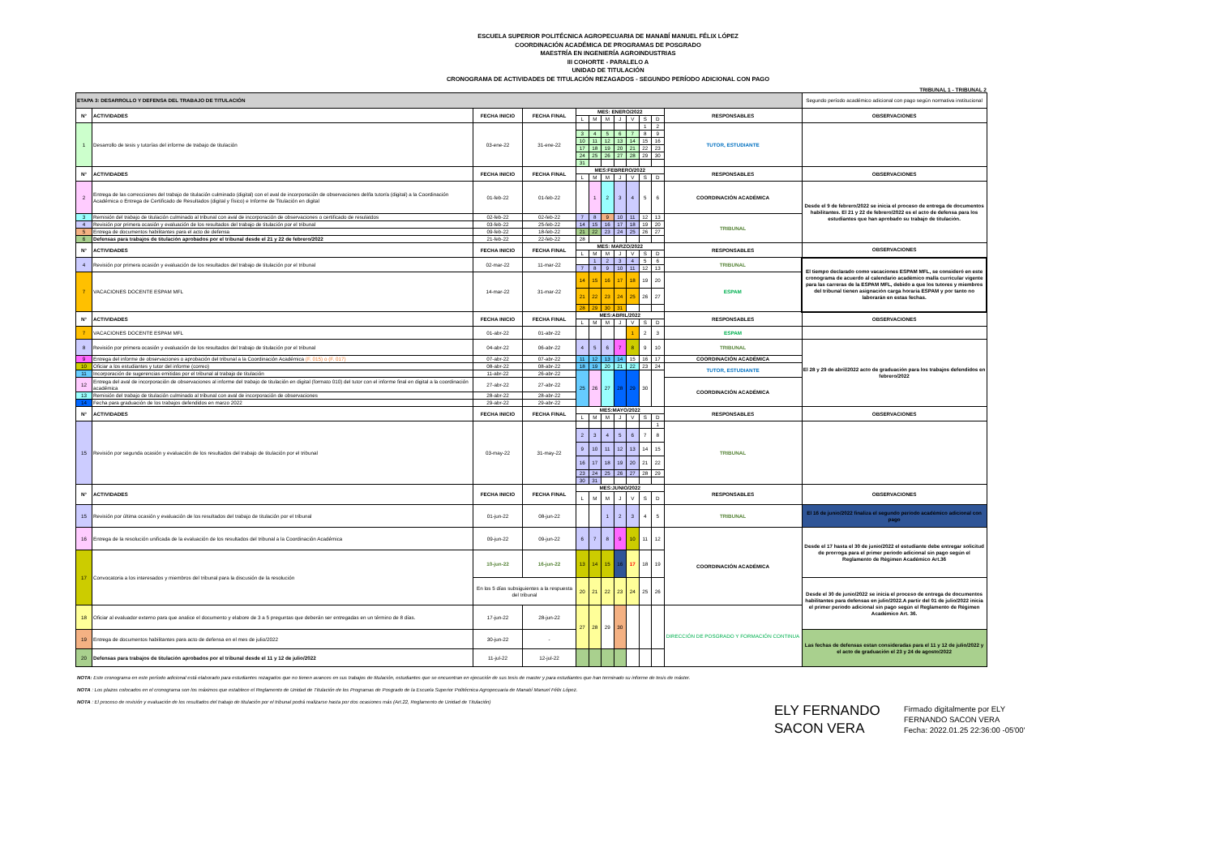ESCUELA SUPERIOR POLITÉCNICA AGROPECUARIA DE MANABÍ MANUEL FÉLIX LÓPEZ
COORDINACIÓN ACADÉMICA DE PROGRAMAS DE POSGRADO
MAESTRÍA EN INGENIERÍA AGROINDUSTRIAS
III COHORTE - PARALELO A
UNIDAD DE TITULACIÓN
CRONOGRAMA DE ACTIVIDADES DE TITULACIÓN REZAGADOS - SEGUNDO PERÍODO ADICIONAL CON PAGO
TRIBUNAL 1 - TRIBUNAL 2
| ETAPA 3: DESARROLLO Y DEFENSA DEL TRABAJO DE TITULACIÓN | | | | | | | | | | | | Segundo período académico adicional con pago según normativa institucional |
| N° | ACTIVIDADES | FECHA INICIO | FECHA FINAL | MES: ENERO/2022 | | | | | | | RESPONSABLES | OBSERVACIONES |
| | | | | L | M | M | J | V | S | D | | |
| 1 | Desarrollo de tesis y tutorías del informe de trabajo de titulación | 03-ene-22 | 31-ene-22 | | | | | | 1 | 2 | TUTOR, ESTUDIANTE | |
| | | | | 3 | 4 | 5 | 6 | 7 | 8 | 9 | | |
| | | | | 10 | 11 | 12 | 13 | 14 | 15 | 16 | | |
| | | | | 17 | 18 | 19 | 20 | 21 | 22 | 23 | | |
| | | | | 24 | 25 | 26 | 27 | 28 | 29 | 30 | | |
| | | | | 31 | | | | | | | | |
| N° | ACTIVIDADES | FECHA INICIO | FECHA FINAL | MES:FEBRERO/2022 | | | | | | | RESPONSABLES | OBSERVACIONES |
| | | | | L | M | M | J | V | S | D | | |
| 2 | Entrega de las correcciones del trabajo de titulación culminado (digital) con el aval de incorporación de observaciones del/la tutor/a (digital) a la Coordinación Académica o Entrega de Certificado de Resultados (digital y físico) e Informe de Titulación en digital | 01-feb-22 | 01-feb-22 | | 1 | 2 | 3 | 4 | 5 | 6 | COORDINACIÓN ACADÉMICA | Desde el 9 de febrero/2022 se inicia el proceso de entrega de documentos habilitantes. El 21 y 22 de febrero/2022 es el acto de defensa para los estudiantes que han aprobado su trabajo de titulación. |
| 3 | Remisión del trabajo de titulación culminado al tribunal con aval de incorporación de observaciones o certificado de resulatdos | 02-feb-22 | 02-feb-22 | 7 | 8 | 9 | 10 | 11 | 12 | 13 | TRIBUNAL | |
| 4 | Revisión por primera ocasión y evaluación de los resultados del trabajo de titulación por el tribunal | 03-feb-22 | 25-feb-22 | 14 | 15 | 16 | 17 | 18 | 19 | 20 | | |
| 5 | Entrega de documentos habilitantes para el acto de defensa | 09-feb-22 | 18-feb-22 | 21 | 22 | 23 | 24 | 25 | 26 | 27 | | |
| 6 | Defensas para trabajos de titulación aprobados por el tribunal desde el 21 y 22 de febrero/2022 | 21-feb-22 | 22-feb-22 | 28 | | | | | | | | |
| N° | ACTIVIDADES | FECHA INICIO | FECHA FINAL | MES: MARZO/2022 | | | | | | | RESPONSABLES | OBSERVACIONES |
| | | | | L | M | M | J | V | S | D | | |
| 4 | Revisión por primera ocasión y evaluación de los resultados del trabajo de titulación por el tribunal | 02-mar-22 | 11-mar-22 | | 1 | 2 | 3 | 4 | 5 | 6 | TRIBUNAL | El tiempo declarado como vacaciones ESPAM MFL, se consideró en este cronograma de acuerdo al calendario académico malla curricular vigente para las carreras de la ESPAM MFL, debido a que los tutores y miembros del tribunal tienen asignación carga horaria ESPAM y por tanto no laborarán en estas fechas. |
| | | | | 7 | 8 | 9 | 10 | 11 | 12 | 13 | | |
| 7 | VACACIONES DOCENTE ESPAM MFL | 14-mar-22 | 31-mar-22 | 14 | 15 | 16 | 17 | 18 | 19 | 20 | ESPAM | |
| | | | | 21 | 22 | 23 | 24 | 25 | 26 | 27 | | |
| | | | | 28 | 29 | 30 | 31 | | | | | |
| N° | ACTIVIDADES | FECHA INICIO | FECHA FINAL | MES:ABRIL/2022 | | | | | | | RESPONSABLES | OBSERVACIONES |
| | | | | L | M | M | J | V | S | D | | |
| 7 | VACACIONES DOCENTE ESPAM MFL | 01-abr-22 | 01-abr-22 | | | | | 1 | 2 | 3 | ESPAM | |
| 8 | Revisión por primera ocasión y evaluación de los resultados del trabajo de titulación por el tribunal | 04-abr-22 | 06-abr-22 | 4 | 5 | 6 | 7 | 8 | 9 | 10 | TRIBUNAL | El 28 y 29 de abril/2022 acto de graduación para los trabajos defendidos en febrero/2022 |
| 9 | Entrega del informe de observaciones o aprobación del tribunal a la Coordinación Académica (F. 015) o (F. 017) | 07-abr-22 | 07-abr-22 | 11 | 12 | 13 | 14 | 15 | 16 | 17 | COORDINACIÓN ACADÉMICA | |
| 10 | Oficiar a los estudiantes y tutor del informe (correo) | 08-abr-22 | 08-abr-22 | 18 | 19 | 20 | 21 | 22 | 23 | 24 | TUTOR, ESTUDIANTE | |
| 11 | Incorporación de sugerencias emitidas por el tribunal al trabajo de titulación | 11-abr-22 | 26-abr-22 | 25 | 26 | 27 | 28 | 29 | 30 | | | |
| 12 | Entrega del aval de incorporación de observaciones al informe del trabajo de titulación en digital (formato 010) del tutor con el informe final en digital a la coordinación académica | 27-abr-22 | 27-abr-22 | | | | | | | | COORDINACIÓN ACADÉMICA | |
| 13 | Remisión del trabajo de titulación culminado al tribunal con aval de incorporación de observaciones | 28-abr-22 | 28-abr-22 | | | | | | | | | |
| 14 | Fecha para graduación de los trabajos defendidos en marzo 2022 | 29-abr-22 | 29-abr-22 | | | | | | | | | |
| N° | ACTIVIDADES | FECHA INICIO | FECHA FINAL | MES:MAYO/2022 | | | | | | | RESPONSABLES | OBSERVACIONES |
| | | | | L | M | M | J | V | S | D | | |
| 15 | Revisión por segunda ocasión y evaluación de los resultados del trabajo de titulación por el tribunal | 03-may-22 | 31-may-22 | | | | | | | 1 | TRIBUNAL | |
| | | | | 2 | 3 | 4 | 5 | 6 | 7 | 8 | | |
| | | | | 9 | 10 | 11 | 12 | 13 | 14 | 15 | | |
| | | | | 16 | 17 | 18 | 19 | 20 | 21 | 22 | | |
| | | | | 23 | 24 | 25 | 26 | 27 | 28 | 29 | | |
| | | | | 30 | 31 | | | | | | | |
| N° | ACTIVIDADES | FECHA INICIO | FECHA FINAL | MES:JUNIO/2022 | | | | | | | RESPONSABLES | OBSERVACIONES |
| | | | | L | M | M | J | V | S | D | | |
| 15 | Revisión por última ocasión y evaluación de los resultados del trabajo de titulación por el tribunal | 01-jun-22 | 08-jun-22 | | | 1 | 2 | 3 | 4 | 5 | TRIBUNAL | El 16 de junio/2022 finaliza el segundo período académico adicional con pago |
| 16 | Entrega de la resolución unificada de la evaluación de los resultados del tribunal a la Coordinación Académica | 09-jun-22 | 09-jun-22 | 6 | 7 | 8 | 9 | 10 | 11 | 12 | COORDINACIÓN ACADÉMICA | Desde el 17 hasta el 30 de junio/2022 el estudiante debe entregar solicitud de prorroga para el primer período adicional sin pago según el Reglamento de Régimen Académico Art.36 |
| 17 | Convocatoria a los interesados y miembros del tribunal para la discusión de la resolución | 10-jun-22 | 16-jun-22 | 13 | 14 | 15 | 16 | 17 | 18 | 19 | | |
| | | En los 5 días subsiguientes a la respuesta del tribunal | | 20 | 21 | 22 | 23 | 24 | 25 | 26 | | Desde el 30 de junio/2022 se inicia el proceso de entrega de documentos habilitantes para defensas en julio/2022.A partir del 01 de julio/2022 inicia el primer período adicional sin pago según el Reglamento de Régimen Académico Art. 36. |
| 18 | Oficiar al evaluador externo para que analice el documento y elabore de 3 a 5 preguntas que deberán ser entregadas en un término de 8 días. | 17-jun-22 | 28-jun-22 | 27 | 28 | 29 | 30 | | | | DIRECCIÓN DE POSGRADO Y FORMACIÓN CONTINUA | |
| 19 | Entrega de documentos habilitantes para acto de defensa en el mes de julio/2022 | 30-jun-22 | - | | | | | | | | | Las fechas de defensas estan consideradas para el 11 y 12 de julio/2022 y el acto de graduación el 23 y 24 de agosto/2022 |
| 20 | Defensas para trabajos de titulación aprobados por el tribunal desde el 11 y 12 de julio/2022 | 11-jul-22 | 12-jul-22 | | | | | | | | | |
NOTA: Este cronograma en este período adicional está elaborado para estudiantes rezagados que no tienen avances en sus trabajos de titulación, estudiantes que se encuentran en ejecución de sus tesis de master y para estudiantes que han terminado su informe de tesis de máster.
NOTA : Los plazos colocados en el cronograma son los máximos que establece el Reglamento de Unidad de Titulación de los Programas de Posgrado de la Escuela Superior Politécnica Agropecuaria de Manabí Manuel Félix López.
NOTA : El proceso de revisión y evaluación de los resultados del trabajo de titulación por el tribunal podrá realizarse hasta por dos ocasiones más (Art.22, Reglamento de Unidad de Titulación)
ELY FERNANDO SACON VERA
Firmado digitalmente por ELY
FERNANDO SACON VERA
Fecha: 2022.01.25 22:36:00 -05'00'